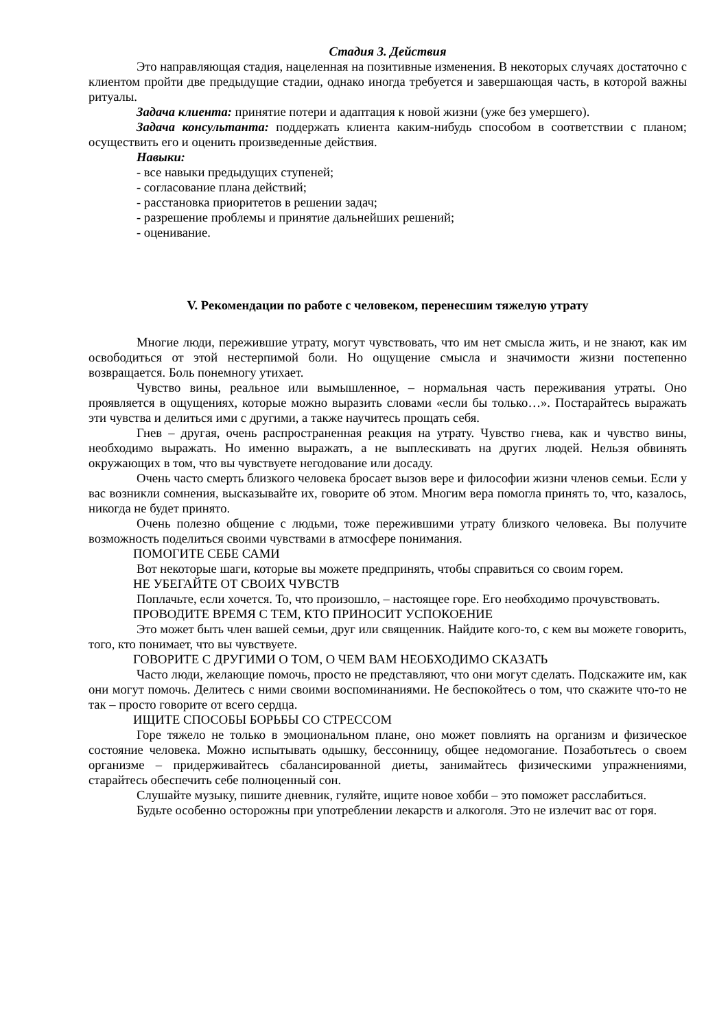Стадия 3. Действия
Это направляющая стадия, нацеленная на позитивные изменения. В некоторых случаях достаточно с клиентом пройти две предыдущие стадии, однако иногда требуется и завершающая часть, в которой важны ритуалы.
Задача клиента: принятие потери и адаптация к новой жизни (уже без умершего).
Задача консультанта: поддержать клиента каким-нибудь способом в соответствии с планом; осуществить его и оценить произведенные действия.
Навыки:
- все навыки предыдущих ступеней;
- согласование плана действий;
- расстановка приоритетов в решении задач;
- разрешение проблемы и принятие дальнейших решений;
- оценивание.
V. Рекомендации по работе с человеком, перенесшим тяжелую утрату
Многие люди, пережившие утрату, могут чувствовать, что им нет смысла жить, и не знают, как им освободиться от этой нестерпимой боли. Но ощущение смысла и значимости жизни постепенно возвращается. Боль понемногу утихает.
Чувство вины, реальное или вымышленное, – нормальная часть переживания утраты. Оно проявляется в ощущениях, которые можно выразить словами «если бы только…». Постарайтесь выражать эти чувства и делиться ими с другими, а также научитесь прощать себя.
Гнев – другая, очень распространенная реакция на утрату. Чувство гнева, как и чувство вины, необходимо выражать. Но именно выражать, а не выплескивать на других людей. Нельзя обвинять окружающих в том, что вы чувствуете негодование или досаду.
Очень часто смерть близкого человека бросает вызов вере и философии жизни членов семьи. Если у вас возникли сомнения, высказывайте их, говорите об этом. Многим вера помогла принять то, что, казалось, никогда не будет принято.
Очень полезно общение с людьми, тоже пережившими утрату близкого человека. Вы получите возможность поделиться своими чувствами в атмосфере понимания.
ПОМОГИТЕ СЕБЕ САМИ
Вот некоторые шаги, которые вы можете предпринять, чтобы справиться со своим горем.
НЕ УБЕГАЙТЕ ОТ СВОИХ ЧУВСТВ
Поплачьте, если хочется. То, что произошло, – настоящее горе. Его необходимо прочувствовать.
ПРОВОДИТЕ ВРЕМЯ С ТЕМ, КТО ПРИНОСИТ УСПОКОЕНИЕ
Это может быть член вашей семьи, друг или священник. Найдите кого-то, с кем вы можете говорить, того, кто понимает, что вы чувствуете.
ГОВОРИТЕ С ДРУГИМИ О ТОМ, О ЧЕМ ВАМ НЕОБХОДИМО СКАЗАТЬ
Часто люди, желающие помочь, просто не представляют, что они могут сделать. Подскажите им, как они могут помочь. Делитесь с ними своими воспоминаниями. Не беспокойтесь о том, что скажите что-то не так – просто говорите от всего сердца.
ИЩИТЕ СПОСОБЫ БОРЬБЫ СО СТРЕССОМ
Горе тяжело не только в эмоциональном плане, оно может повлиять на организм и физическое состояние человека. Можно испытывать одышку, бессонницу, общее недомогание. Позаботьтесь о своем организме – придерживайтесь сбалансированной диеты, занимайтесь физическими упражнениями, старайтесь обеспечить себе полноценный сон.
Слушайте музыку, пишите дневник, гуляйте, ищите новое хобби – это поможет расслабиться.
Будьте особенно осторожны при употреблении лекарств и алкоголя. Это не излечит вас от горя.